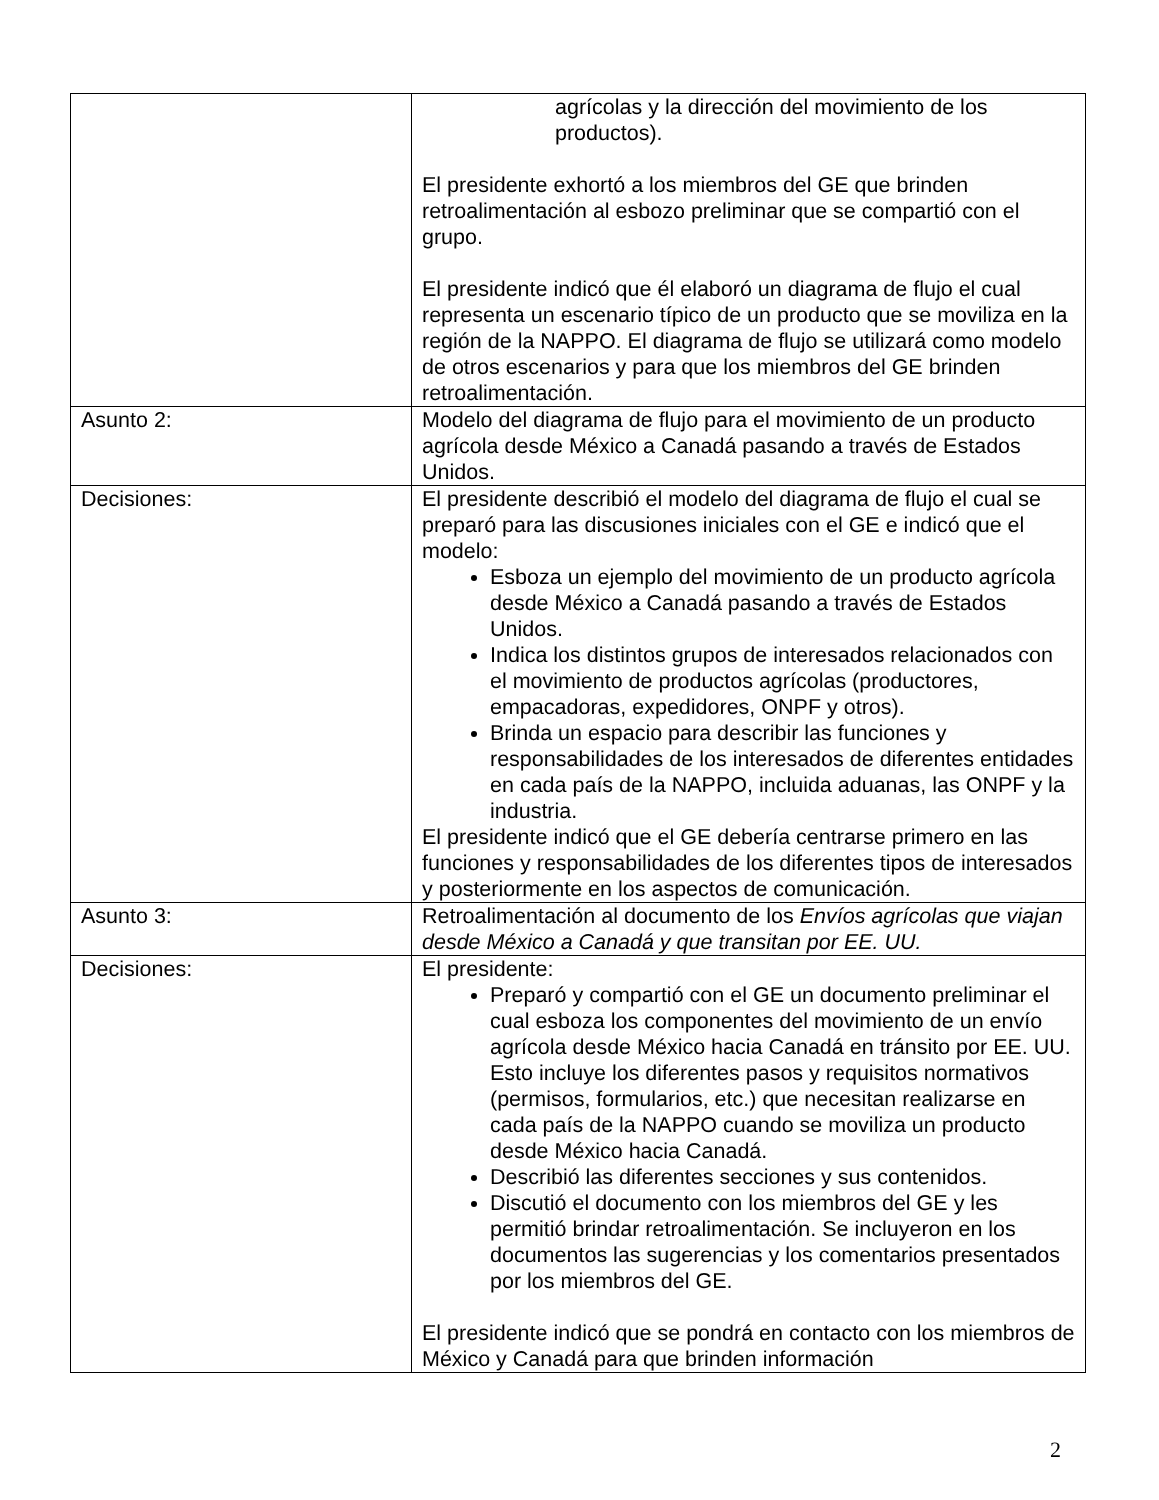| | agrícolas y la dirección del movimiento de los productos). El presidente exhortó a los miembros del GE que brinden retroalimentación al esbozo preliminar que se compartió con el grupo. El presidente indicó que él elaboró un diagrama de flujo el cual representa un escenario típico de un producto que se moviliza en la región de la NAPPO. El diagrama de flujo se utilizará como modelo de otros escenarios y para que los miembros del GE brinden retroalimentación. |
| Asunto 2: | Modelo del diagrama de flujo para el movimiento de un producto agrícola desde México a Canadá pasando a través de Estados Unidos. |
| Decisiones: | El presidente describió el modelo del diagrama de flujo el cual se preparó para las discusiones iniciales con el GE e indicó que el modelo: Esboza un ejemplo del movimiento de un producto agrícola desde México a Canadá pasando a través de Estados Unidos. Indica los distintos grupos de interesados relacionados con el movimiento de productos agrícolas (productores, empacadoras, expedidores, ONPF y otros). Brinda un espacio para describir las funciones y responsabilidades de los interesados de diferentes entidades en cada país de la NAPPO, incluida aduanas, las ONPF y la industria. El presidente indicó que el GE debería centrarse primero en las funciones y responsabilidades de los diferentes tipos de interesados y posteriormente en los aspectos de comunicación. |
| Asunto 3: | Retroalimentación al documento de los Envíos agrícolas que viajan desde México a Canadá y que transitan por EE. UU. |
| Decisiones: | El presidente: Preparó y compartió con el GE un documento preliminar el cual esboza los componentes del movimiento de un envío agrícola desde México hacia Canadá en tránsito por EE. UU. Esto incluye los diferentes pasos y requisitos normativos (permisos, formularios, etc.) que necesitan realizarse en cada país de la NAPPO cuando se moviliza un producto desde México hacia Canadá. Describió las diferentes secciones y sus contenidos. Discutió el documento con los miembros del GE y les permitió brindar retroalimentación. Se incluyeron en los documentos las sugerencias y los comentarios presentados por los miembros del GE. El presidente indicó que se pondrá en contacto con los miembros de México y Canadá para que brinden información |
2